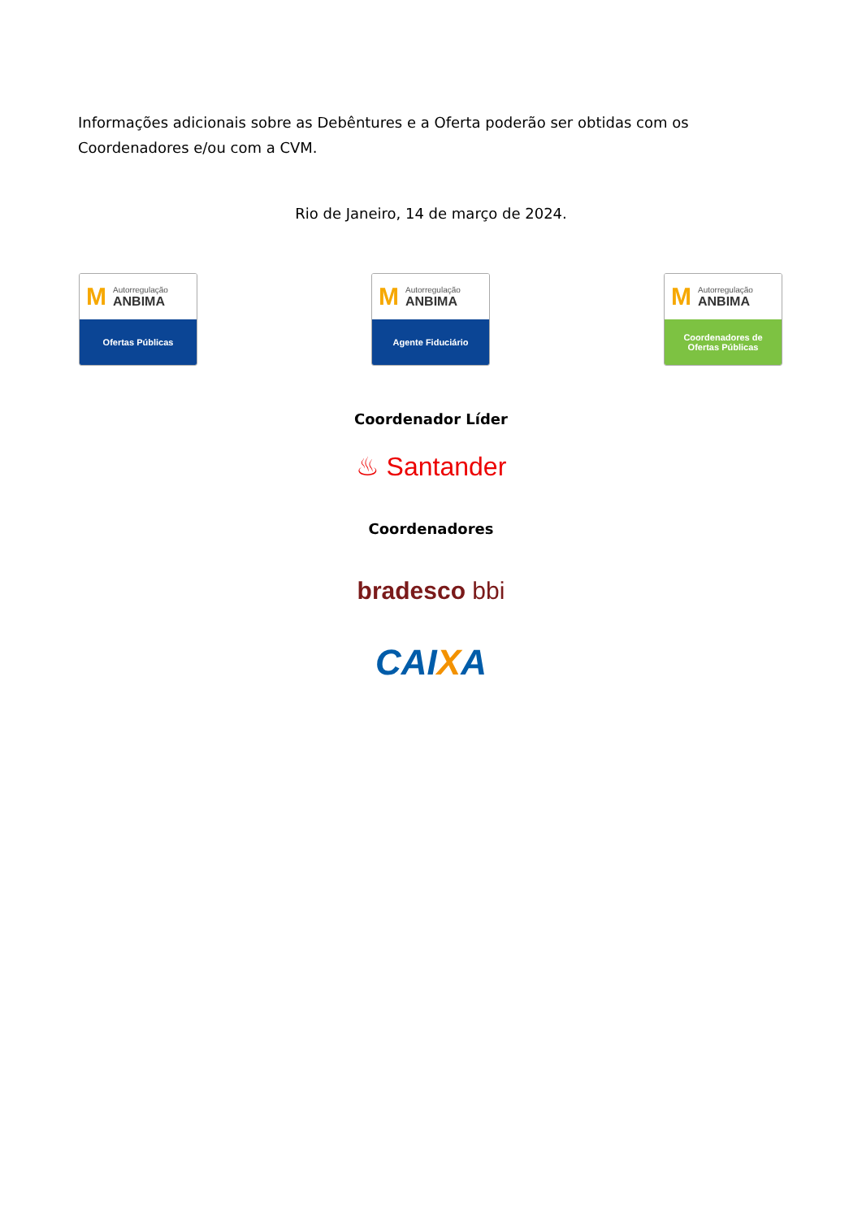Informações adicionais sobre as Debêntures e a Oferta poderão ser obtidas com os Coordenadores e/ou com a CVM.
Rio de Janeiro, 14 de março de 2024.
M
Autorregulação
ANBIMA
Ofertas Públicas
M
Autorregulação
ANBIMA
Agente Fiduciário
M
Autorregulação
ANBIMA
Coordenadores de
Ofertas Públicas
Coordenador Líder
♨ Santander
Coordenadores
bradesco bbi
CAIXA